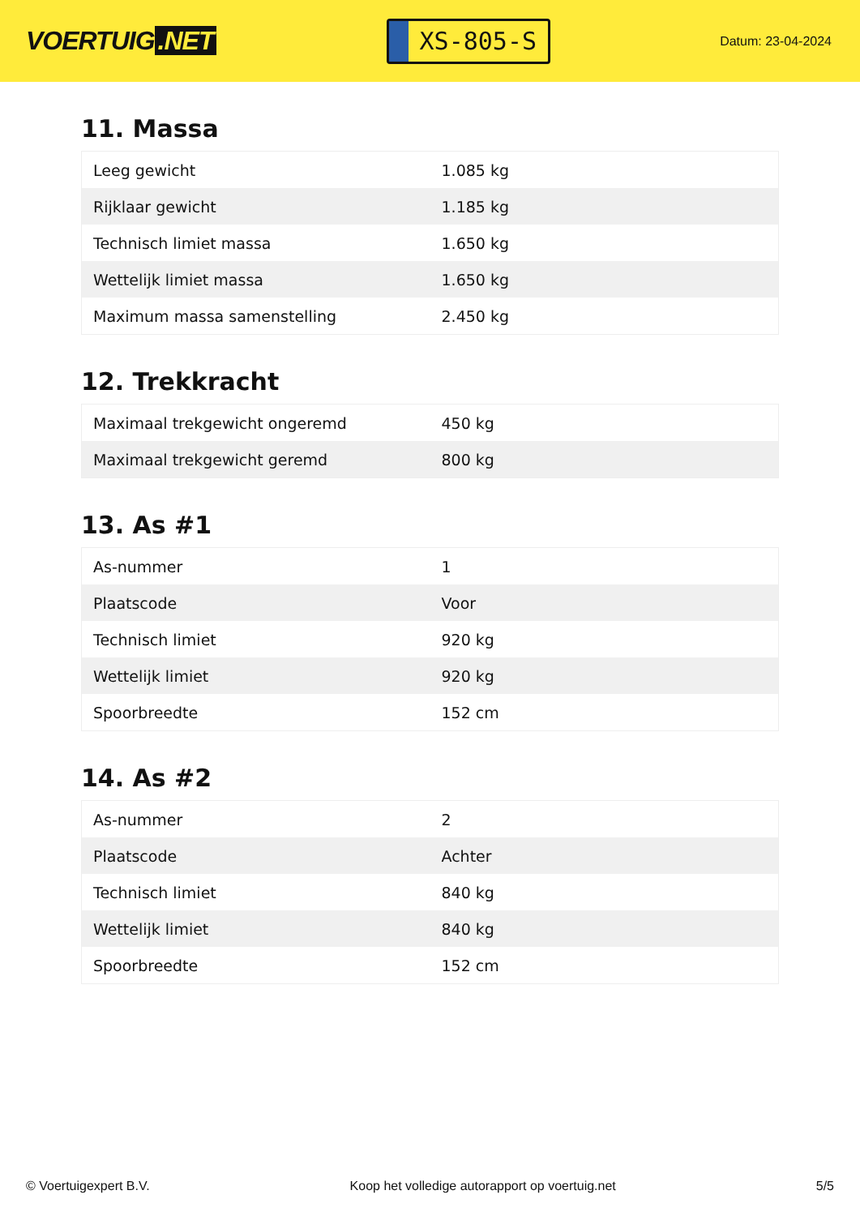VOERTUIG.NET
XS-805-S
Datum: 23-04-2024
11. Massa
| Leeg gewicht | 1.085 kg |
| Rijklaar gewicht | 1.185 kg |
| Technisch limiet massa | 1.650 kg |
| Wettelijk limiet massa | 1.650 kg |
| Maximum massa samenstelling | 2.450 kg |
12. Trekkracht
| Maximaal trekgewicht ongeremd | 450 kg |
| Maximaal trekgewicht geremd | 800 kg |
13. As #1
| As-nummer | 1 |
| Plaatscode | Voor |
| Technisch limiet | 920 kg |
| Wettelijk limiet | 920 kg |
| Spoorbreedte | 152 cm |
14. As #2
| As-nummer | 2 |
| Plaatscode | Achter |
| Technisch limiet | 840 kg |
| Wettelijk limiet | 840 kg |
| Spoorbreedte | 152 cm |
© Voertuigexpert B.V. Koop het volledige autorapport op voertuig.net 5/5